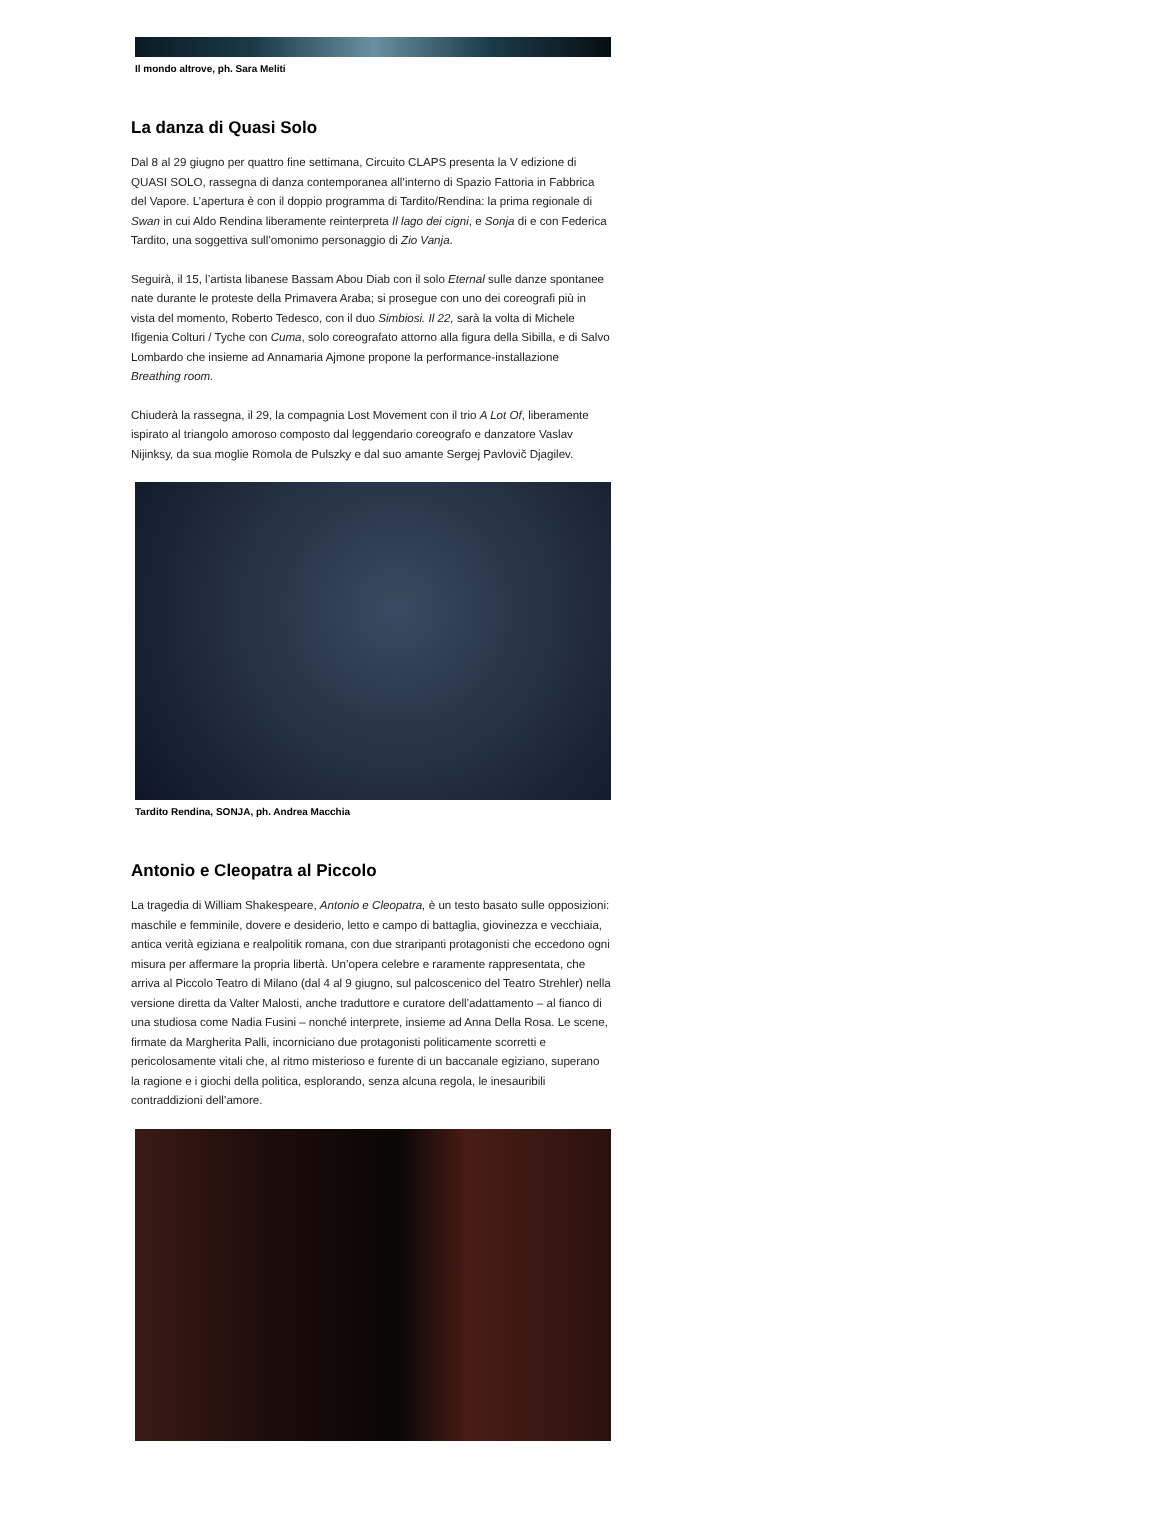Il mondo altrove, ph. Sara Meliti
La danza di Quasi Solo
Dal 8 al 29 giugno per quattro fine settimana, Circuito CLAPS presenta la V edizione di QUASI SOLO, rassegna di danza contemporanea all’interno di Spazio Fattoria in Fabbrica del Vapore. L’apertura è con il doppio programma di Tardito/Rendina: la prima regionale di Swan in cui Aldo Rendina liberamente reinterpreta Il lago dei cigni, e Sonja di e con Federica Tardito, una soggettiva sull’omonimo personaggio di Zio Vanja.
Seguirà, il 15, l’artista libanese Bassam Abou Diab con il solo Eternal sulle danze spontanee nate durante le proteste della Primavera Araba; si prosegue con uno dei coreografi più in vista del momento, Roberto Tedesco, con il duo Simbiosi. Il 22, sarà la volta di Michele Ifigenia Colturi / Tyche con Cuma, solo coreografato attorno alla figura della Sibilla, e di Salvo Lombardo che insieme ad Annamaria Ajmone propone la performance-installazione Breathing room.
Chiuderà la rassegna, il 29, la compagnia Lost Movement con il trio A Lot Of, liberamente ispirato al triangolo amoroso composto dal leggendario coreografo e danzatore Vaslav Nijinksy, da sua moglie Romola de Pulszky e dal suo amante Sergej Pavlovič Djagilev.
Tardito Rendina, SONJA, ph. Andrea Macchia
Antonio e Cleopatra al Piccolo
La tragedia di William Shakespeare, Antonio e Cleopatra, è un testo basato sulle opposizioni: maschile e femminile, dovere e desiderio, letto e campo di battaglia, giovinezza e vecchiaia, antica verità egiziana e realpolitik romana, con due straripanti protagonisti che eccedono ogni misura per affermare la propria libertà. Un’opera celebre e raramente rappresentata, che arriva al Piccolo Teatro di Milano (dal 4 al 9 giugno, sul palcoscenico del Teatro Strehler) nella versione diretta da Valter Malosti, anche traduttore e curatore dell’adattamento – al fianco di una studiosa come Nadia Fusini – nonché interprete, insieme ad Anna Della Rosa. Le scene, firmate da Margherita Palli, incorniciano due protagonisti politicamente scorretti e pericolosamente vitali che, al ritmo misterioso e furente di un baccanale egiziano, superano la ragione e i giochi della politica, esplorando, senza alcuna regola, le inesauribili contraddizioni dell’amore.